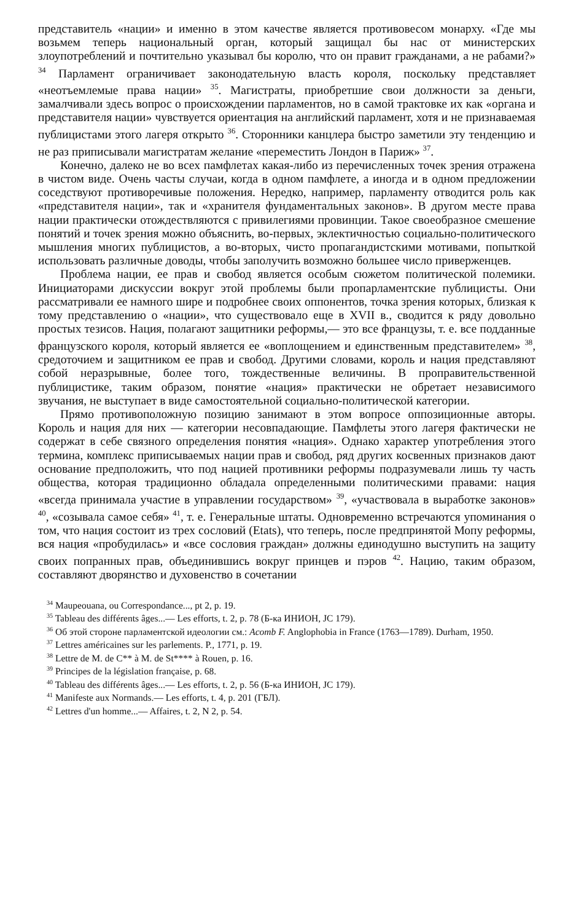представитель «нации» и именно в этом качестве является противовесом монарху. «Где мы возьмем теперь национальный орган, который защищал бы нас от министерских злоупотреблений и почтительно указывал бы королю, что он правит гражданами, а не рабами?» <sup>34</sup> Парламент ограничивает законодательную власть короля, поскольку представляет «неотъемлемые права нации» <sup>35</sup>. Магистраты, приобретшие свои должности за деньги, замалчивали здесь вопрос о происхождении парламентов, но в самой трактовке их как «органа и представителя нации» чувствуется ориентация на английский парламент, хотя и не признаваемая публицистами этого лагеря открыто <sup>36</sup>. Сторонники канцлера быстро заметили эту тенденцию и не раз приписывали магистратам желание «переместить Лондон в Париж» <sup>37</sup>.
Конечно, далеко не во всех памфлетах какая-либо из перечисленных точек зрения отражена в чистом виде. Очень часты случаи, когда в одном памфлете, а иногда и в одном предложении соседствуют противоречивые положения. Нередко, например, парламенту отводится роль как «представителя нации», так и «хранителя фундаментальных законов». В другом месте права нации практически отождествляются с привилегиями провинции. Такое своеобразное смешение понятий и точек зрения можно объяснить, во-первых, эклектичностью социально-политического мышления многих публицистов, а во-вторых, чисто пропагандистскими мотивами, попыткой использовать различные доводы, чтобы заполучить возможно большее число приверженцев.
Проблема нации, ее прав и свобод является особым сюжетом политической полемики. Инициаторами дискуссии вокруг этой проблемы были пропарламентские публицисты. Они рассматривали ее намного шире и подробнее своих оппонентов, точка зрения которых, близкая к тому представлению о «нации», что существовало еще в XVII в., сводится к ряду довольно простых тезисов. Нация, полагают защитники реформы,— это все французы, т. е. все подданные французского короля, который является ее «воплощением и единственным представителем» <sup>38</sup>, средоточием и защитником ее прав и свобод. Другими словами, король и нация представляют собой неразрывные, более того, тождественные величины. В проправительственной публицистике, таким образом, понятие «нация» практически не обретает независимого звучания, не выступает в виде самостоятельной социально-политической категории.
Прямо противоположную позицию занимают в этом вопросе оппозиционные авторы. Король и нация для них — категории несовпадающие. Памфлеты этого лагеря фактически не содержат в себе связного определения понятия «нация». Однако характер употребления этого термина, комплекс приписываемых нации прав и свобод, ряд других косвенных признаков дают основание предположить, что под нацией противники реформы подразумевали лишь ту часть общества, которая традиционно обладала определенными политическими правами: нация «всегда принимала участие в управлении государством» <sup>39</sup>, «участвовала в выработке законов» <sup>40</sup>, «созывала самое себя» <sup>41</sup>, т. е. Генеральные штаты. Одновременно встречаются упоминания о том, что нация состоит из трех сословий (Etats), что теперь, после предпринятой Мопу реформы, вся нация «пробудилась» и «все сословия граждан» должны единодушно выступить на защиту своих попранных прав, объединившись вокруг принцев и пэров <sup>42</sup>. Нацию, таким образом, составляют дворянство и духовенство в сочетании
<sup>34</sup> Maupeouana, ou Correspondance..., pt 2, p. 19.
<sup>35</sup> Tableau des différents âges...— Les efforts, t. 2, p. 78 (Б-ка ИНИОН, JC 179).
<sup>36</sup> Об этой стороне парламентской идеологии см.: Acomb F. Anglophobia in France (1763—1789). Durham, 1950.
<sup>37</sup> Lettres américaines sur les parlements. P., 1771, p. 19.
<sup>38</sup> Lettre de M. de C** à M. de St**** à Rouen, p. 16.
<sup>39</sup> Principes de la législation française, p. 68.
<sup>40</sup> Tableau des différents âges...— Les efforts, t. 2, p. 56 (Б-ка ИНИОН, JC 179).
<sup>41</sup> Manifeste aux Normands.— Les efforts, t. 4, p. 201 (ГБЛ).
<sup>42</sup> Lettres d'un homme...— Affaires, t. 2, N 2, p. 54.